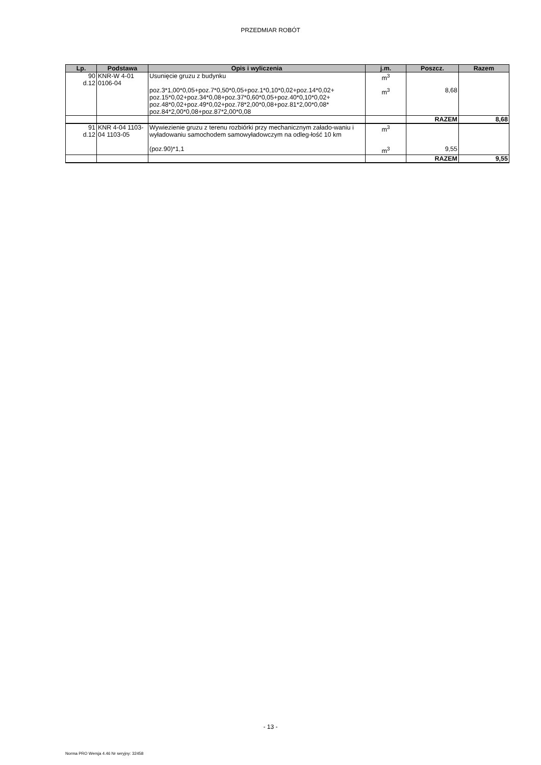PRZEDMIAR ROBÓT
| Lp. | Podstawa | Opis i wyliczenia | j.m. | Poszcz. | Razem |
| --- | --- | --- | --- | --- | --- |
| 90 d.12 | KNR-W 4-01 0106-04 | Usunięcie gruzu z budynku | m<sup>3</sup> | | |
| | | poz.3*1,00*0,05+poz.7*0,50*0,05+poz.1*0,10*0,02+poz.14*0,02+ poz.15*0,02+poz.34*0,08+poz.37*0,60*0,05+poz.40*0,10*0,02+ poz.48*0,02+poz.49*0,02+poz.78*2,00*0,08+poz.81*2,00*0,08* poz.84*2,00*0,08+poz.87*2,00*0,08 | m<sup>3</sup> | 8,68 | |
| | | | | RAZEM | 8,68 |
| 91 d.12 | KNR 4-04 1103-04 1103-05 | Wywiezienie gruzu z terenu rozbiórki przy mechanicznym załado-waniu i wyładowaniu samochodem samowyładowczym na odleg-łość 10 km | m<sup>3</sup> | | |
| | | (poz.90)*1,1 | m<sup>3</sup> | 9,55 | |
| | | | | RAZEM | 9,55 |
- 13 -
Norma PRO Wersja 4.46 Nr seryjny: 32458